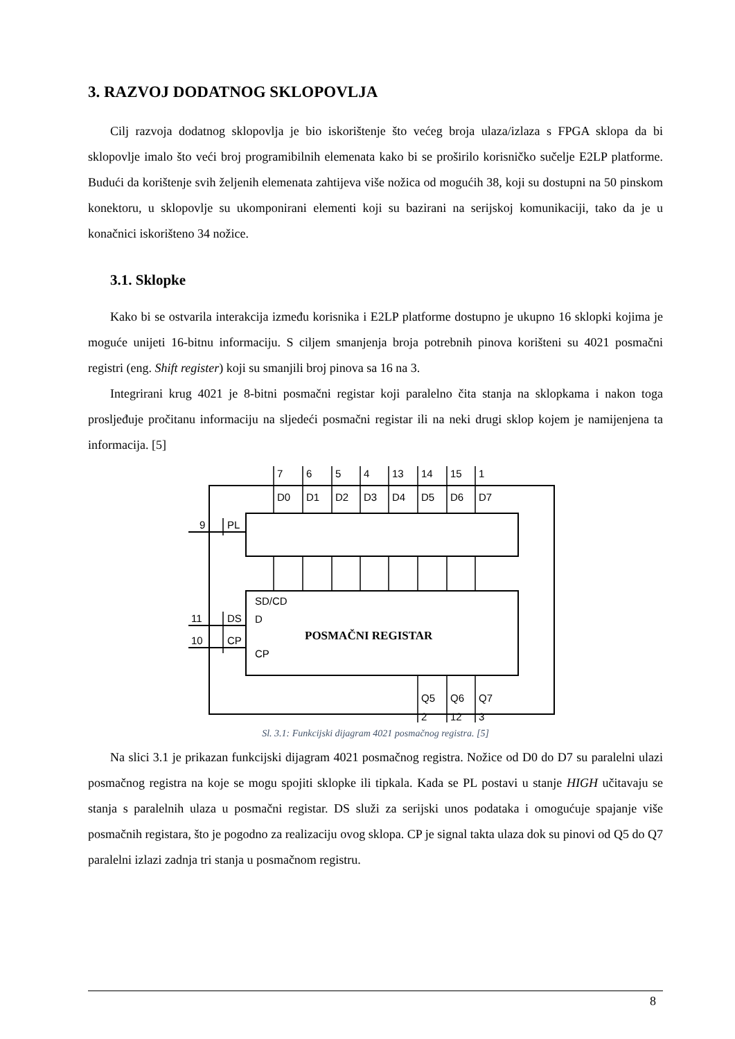3. RAZVOJ DODATNOG SKLOPOVLJA
Cilj razvoja dodatnog sklopovlja je bio iskorištenje što većeg broja ulaza/izlaza s FPGA sklopa da bi sklopovlje imalo što veći broj programibilnih elemenata kako bi se proširilo korisničko sučelje E2LP platforme. Budući da korištenje svih željenih elemenata zahtijeva više nožica od mogućih 38, koji su dostupni na 50 pinskom konektoru, u sklopovlje su ukomponirani elementi koji su bazirani na serijskoj komunikaciji, tako da je u konačnici iskorišteno 34 nožice.
3.1. Sklopke
Kako bi se ostvarila interakcija između korisnika i E2LP platforme dostupno je ukupno 16 sklopki kojima je moguće unijeti 16-bitnu informaciju. S ciljem smanjenja broja potrebnih pinova korišteni su 4021 posmačni registri (eng. Shift register) koji su smanjili broj pinova sa 16 na 3.
Integrirani krug 4021 je 8-bitni posmačni registar koji paralelno čita stanja na sklopkama i nakon toga prosljeđuje pročitanu informaciju na sljedeći posmačni registar ili na neki drugi sklop kojem je namijenjena ta informacija. [5]
7
6
5
4
13
14
15
1
D0
D1
D2
D3
D4
D5
D6
D7
9
PL
SD/CD
11
DS
D
10
CP
CP
POSMAČNI REGISTAR
Q5
Q6
Q7
2
12
3
Sl. 3.1: Funkcijski dijagram 4021 posmačnog registra. [5]
Na slici 3.1 je prikazan funkcijski dijagram 4021 posmačnog registra. Nožice od D0 do D7 su paralelni ulazi posmačnog registra na koje se mogu spojiti sklopke ili tipkala. Kada se PL postavi u stanje HIGH učitavaju se stanja s paralelnih ulaza u posmačni registar. DS služi za serijski unos podataka i omogućuje spajanje više posmačnih registara, što je pogodno za realizaciju ovog sklopa. CP je signal takta ulaza dok su pinovi od Q5 do Q7 paralelni izlazi zadnja tri stanja u posmačnom registru.
8